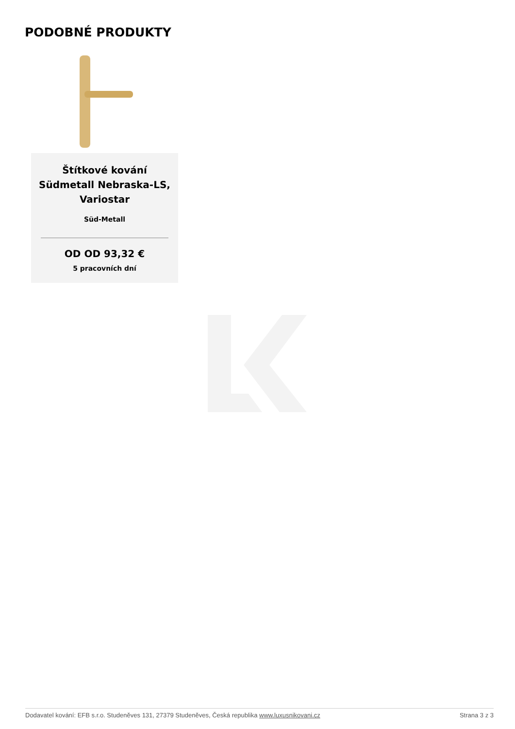PODOBNÉ PRODUKTY
Štítkové kování Südmetall Nebraska-LS, Variostar
Süd-Metall
OD OD 93,32 €
5 pracovních dní
Dodavatel kování: EFB s.r.o. Studeněves 131, 27379 Studeněves, Česká republika www.luxusnikovani.cz Strana 3 z 3